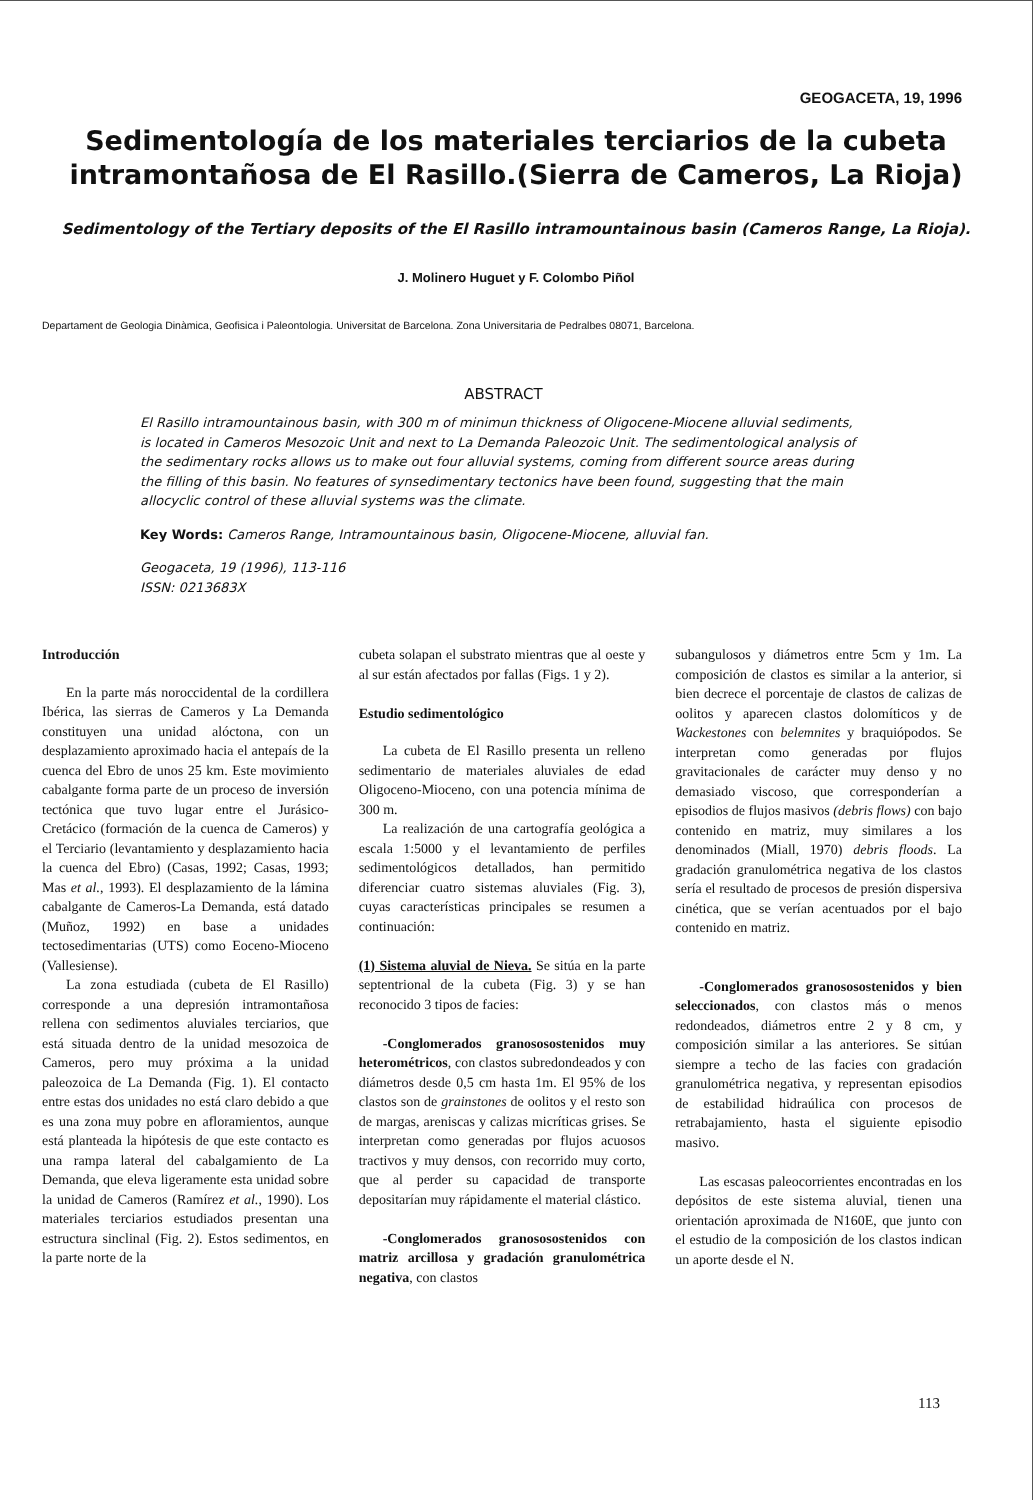GEOGACETA, 19, 1996
Sedimentología de los materiales terciarios de la cubeta intramontañosa de El Rasillo.(Sierra de Cameros, La Rioja)
Sedimentology of the Tertiary deposits of the El Rasillo intramountainous basin (Cameros Range, La Rioja).
J. Molinero Huguet y F. Colombo Piñol
Departament de Geologia Dinàmica, Geofisica i Paleontologia. Universitat de Barcelona. Zona Universitaria de Pedralbes 08071, Barcelona.
ABSTRACT
El Rasillo intramountainous basin, with 300 m of minimun thickness of Oligocene-Miocene alluvial sediments, is located in Cameros Mesozoic Unit and next to La Demanda Paleozoic Unit. The sedimentological analysis of the sedimentary rocks allows us to make out four alluvial systems, coming from different source areas during the filling of this basin. No features of synsedimentary tectonics have been found, suggesting that the main allocyclic control of these alluvial systems was the climate.
Key Words: Cameros Range, Intramountainous basin, Oligocene-Miocene, alluvial fan.
Geogaceta, 19 (1996), 113-116
ISSN: 0213683X
Introducción
En la parte más noroccidental de la cordillera Ibérica, las sierras de Cameros y La Demanda constituyen una unidad alóctona, con un desplazamiento aproximado hacia el antepaís de la cuenca del Ebro de unos 25 km. Este movimiento cabalgante forma parte de un proceso de inversión tectónica que tuvo lugar entre el Jurásico-Cretácico (formación de la cuenca de Cameros) y el Terciario (levantamiento y desplazamiento hacia la cuenca del Ebro) (Casas, 1992; Casas, 1993; Mas et al., 1993). El desplazamiento de la lámina cabalgante de Cameros-La Demanda, está datado (Muñoz, 1992) en base a unidades tectosedimentarias (UTS) como Eoceno-Mioceno (Vallesiense).
La zona estudiada (cubeta de El Rasillo) corresponde a una depresión intramontañosa rellena con sedimentos aluviales terciarios, que está situada dentro de la unidad mesozoica de Cameros, pero muy próxima a la unidad paleozoica de La Demanda (Fig. 1). El contacto entre estas dos unidades no está claro debido a que es una zona muy pobre en afloramientos, aunque está planteada la hipótesis de que este contacto es una rampa lateral del cabalgamiento de La Demanda, que eleva ligeramente esta unidad sobre la unidad de Cameros (Ramírez et al., 1990). Los materiales terciarios estudiados presentan una estructura sinclinal (Fig. 2). Estos sedimentos, en la parte norte de la
cubeta solapan el substrato mientras que al oeste y al sur están afectados por fallas (Figs. 1 y 2).
Estudio sedimentológico
La cubeta de El Rasillo presenta un relleno sedimentario de materiales aluviales de edad Oligoceno-Mioceno, con una potencia mínima de 300 m.
La realización de una cartografía geológica a escala 1:5000 y el levantamiento de perfiles sedimentológicos detallados, han permitido diferenciar cuatro sistemas aluviales (Fig. 3), cuyas características principales se resumen a continuación:
(1) Sistema aluvial de Nieva. Se sitúa en la parte septentrional de la cubeta (Fig. 3) y se han reconocido 3 tipos de facies:
-Conglomerados granososostenidos muy heterométricos, con clastos subredondeados y con diámetros desde 0,5 cm hasta 1m. El 95% de los clastos son de grainstones de oolitos y el resto son de margas, areniscas y calizas micríticas grises. Se interpretan como generadas por flujos acuosos tractivos y muy densos, con recorrido muy corto, que al perder su capacidad de transporte depositarían muy rápidamente el material clástico.
-Conglomerados granososostenidos con matriz arcillosa y gradación granulométrica negativa, con clastos
subangulosos y diámetros entre 5cm y 1m. La composición de clastos es similar a la anterior, si bien decrece el porcentaje de clastos de calizas de oolitos y aparecen clastos dolomíticos y de Wackestones con belemnites y braquiópodos. Se interpretan como generadas por flujos gravitacionales de carácter muy denso y no demasiado viscoso, que corresponderían a episodios de flujos masivos (debris flows) con bajo contenido en matriz, muy similares a los denominados (Miall, 1970) debris floods. La gradación granulométrica negativa de los clastos sería el resultado de procesos de presión dispersiva cinética, que se verían acentuados por el bajo contenido en matriz.
-Conglomerados granososostenidos y bien seleccionados, con clastos más o menos redondeados, diámetros entre 2 y 8 cm, y composición similar a las anteriores. Se sitúan siempre a techo de las facies con gradación granulométrica negativa, y representan episodios de estabilidad hidraúlica con procesos de retrabajamiento, hasta el siguiente episodio masivo.
Las escasas paleocorrientes encontradas en los depósitos de este sistema aluvial, tienen una orientación aproximada de N160E, que junto con el estudio de la composición de los clastos indican un aporte desde el N.
113